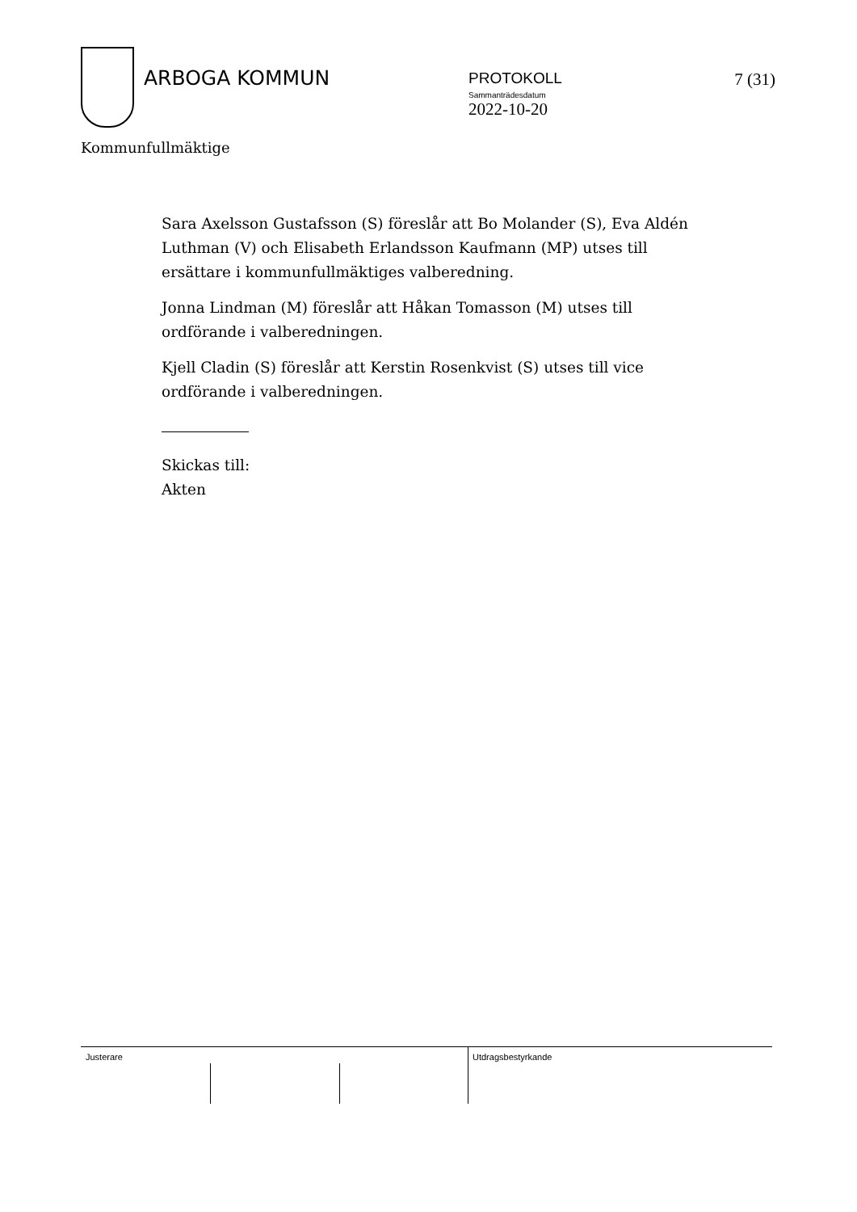ARBOGA KOMMUN
PROTOKOLL
Sammanträdesdatum
2022-10-20
7 (31)
Kommunfullmäktige
Sara Axelsson Gustafsson (S) föreslår att Bo Molander (S), Eva Aldén Luthman (V) och Elisabeth Erlandsson Kaufmann (MP) utses till ersättare i kommunfullmäktiges valberedning.
Jonna Lindman (M) föreslår att Håkan Tomasson (M) utses till ordförande i valberedningen.
Kjell Cladin (S) föreslår att Kerstin Rosenkvist (S) utses till vice ordförande i valberedningen.
Skickas till:
Akten
Justerare Utdragsbestyrkande